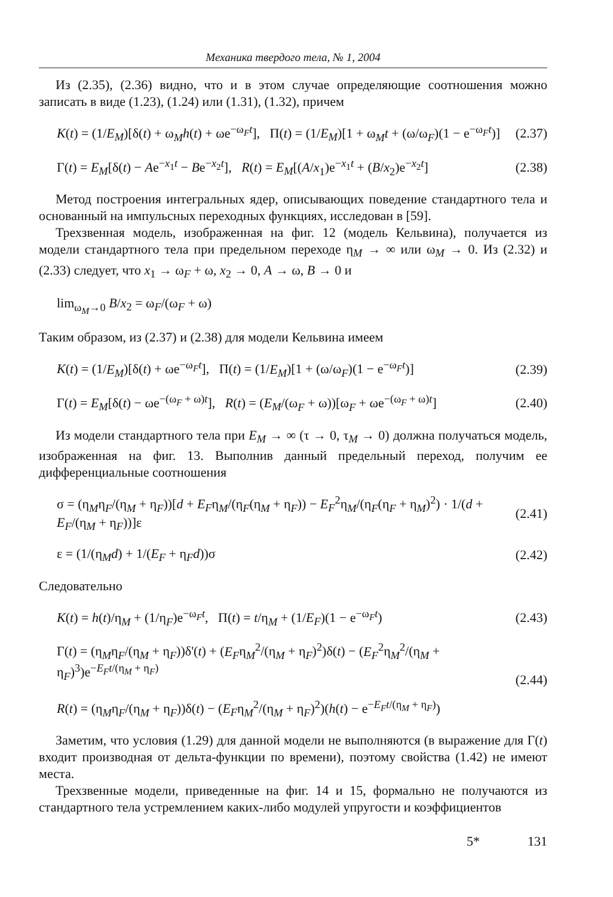Механика твердого тела, № 1, 2004
Из (2.35), (2.36) видно, что и в этом случае определяющие соотношения можно записать в виде (1.23), (1.24) или (1.31), (1.32), причем
K(t) = (1/E<sub>M</sub>)[δ(t) + ω<sub>M</sub>h(t) + ωe<sup>−ω<sub>F</sub>t</sup>], Π(t) = (1/E<sub>M</sub>)[1 + ω<sub>M</sub>t + (ω/ω<sub>F</sub>)(1 − e<sup>−ω<sub>F</sub>t</sup>)] (2.37)
Γ(t) = E<sub>M</sub>[δ(t) − Ae<sup>−x<sub>1</sub>t</sup> − Be<sup>−x<sub>2</sub>t</sup>], R(t) = E<sub>M</sub>[(A/x<sub>1</sub>)e<sup>−x<sub>1</sub>t</sup> + (B/x<sub>2</sub>)e<sup>−x<sub>2</sub>t</sup>] (2.38)
Метод построения интегральных ядер, описывающих поведение стандартного тела и основанный на импульсных переходных функциях, исследован в [59].
Трехзвенная модель, изображенная на фиг. 12 (модель Кельвина), получается из модели стандартного тела при предельном переходе η<sub>M</sub> → ∞ или ω<sub>M</sub> → 0. Из (2.32) и (2.33) следует, что x<sub>1</sub> → ω<sub>F</sub> + ω, x<sub>2</sub> → 0, A → ω, B → 0 и
lim<sub>ω<sub>M</sub>→0</sub> B/x<sub>2</sub> = ω<sub>F</sub>/(ω<sub>F</sub> + ω)
Таким образом, из (2.37) и (2.38) для модели Кельвина имеем
K(t) = (1/E<sub>M</sub>)[δ(t) + ωe<sup>−ω<sub>F</sub>t</sup>], Π(t) = (1/E<sub>M</sub>)[1 + (ω/ω<sub>F</sub>)(1 − e<sup>−ω<sub>F</sub>t</sup>)] (2.39)
Γ(t) = E<sub>M</sub>[δ(t) − ωe<sup>−(ω<sub>F</sub> + ω)t</sup>], R(t) = (E<sub>M</sub>/(ω<sub>F</sub> + ω))[ω<sub>F</sub> + ωe<sup>−(ω<sub>F</sub> + ω)t</sup>] (2.40)
Из модели стандартного тела при E<sub>M</sub> → ∞ (τ → 0, τ<sub>M</sub> → 0) должна получаться модель, изображенная на фиг. 13. Выполнив данный предельный переход, получим ее дифференциальные соотношения
σ = (η<sub>M</sub>η<sub>F</sub>/(η<sub>M</sub> + η<sub>F</sub>))[d + E<sub>F</sub>η<sub>M</sub>/(η<sub>F</sub>(η<sub>M</sub> + η<sub>F</sub>)) − E<sub>F</sub><sup>2</sup>η<sub>M</sub>/(η<sub>F</sub>(η<sub>F</sub> + η<sub>M</sub>)<sup>2</sup>) · 1/(d + E<sub>F</sub>/(η<sub>M</sub> + η<sub>F</sub>))]ε (2.41)
ε = (1/(η<sub>M</sub>d) + 1/(E<sub>F</sub> + η<sub>F</sub>d))σ (2.42)
Следовательно
K(t) = h(t)/η<sub>M</sub> + (1/η<sub>F</sub>)e<sup>−ω<sub>F</sub>t</sup>, Π(t) = t/η<sub>M</sub> + (1/E<sub>F</sub>)(1 − e<sup>−ω<sub>F</sub>t</sup>) (2.43)
Γ(t) = (η<sub>M</sub>η<sub>F</sub>/(η<sub>M</sub> + η<sub>F</sub>))δ'(t) + (E<sub>F</sub>η<sub>M</sub><sup>2</sup>/(η<sub>M</sub> + η<sub>F</sub>)<sup>2</sup>)δ(t) − (E<sub>F</sub><sup>2</sup>η<sub>M</sub><sup>2</sup>/(η<sub>M</sub> + η<sub>F</sub>)<sup>3</sup>)e<sup>−E<sub>F</sub>t/(η<sub>M</sub> + η<sub>F</sub>)</sup>
R(t) = (η<sub>M</sub>η<sub>F</sub>/(η<sub>M</sub> + η<sub>F</sub>))δ(t) − (E<sub>F</sub>η<sub>M</sub><sup>2</sup>/(η<sub>M</sub> + η<sub>F</sub>)<sup>2</sup>)(h(t) − e<sup>−E<sub>F</sub>t/(η<sub>M</sub> + η<sub>F</sub>)</sup>) (2.44)
Заметим, что условия (1.29) для данной модели не выполняются (в выражение для Γ(t) входит производная от дельта-функции по времени), поэтому свойства (1.42) не имеют места.
Трехзвенные модели, приведенные на фиг. 14 и 15, формально не получаются из стандартного тела устремлением каких-либо модулей упругости и коэффициентов
5* 131